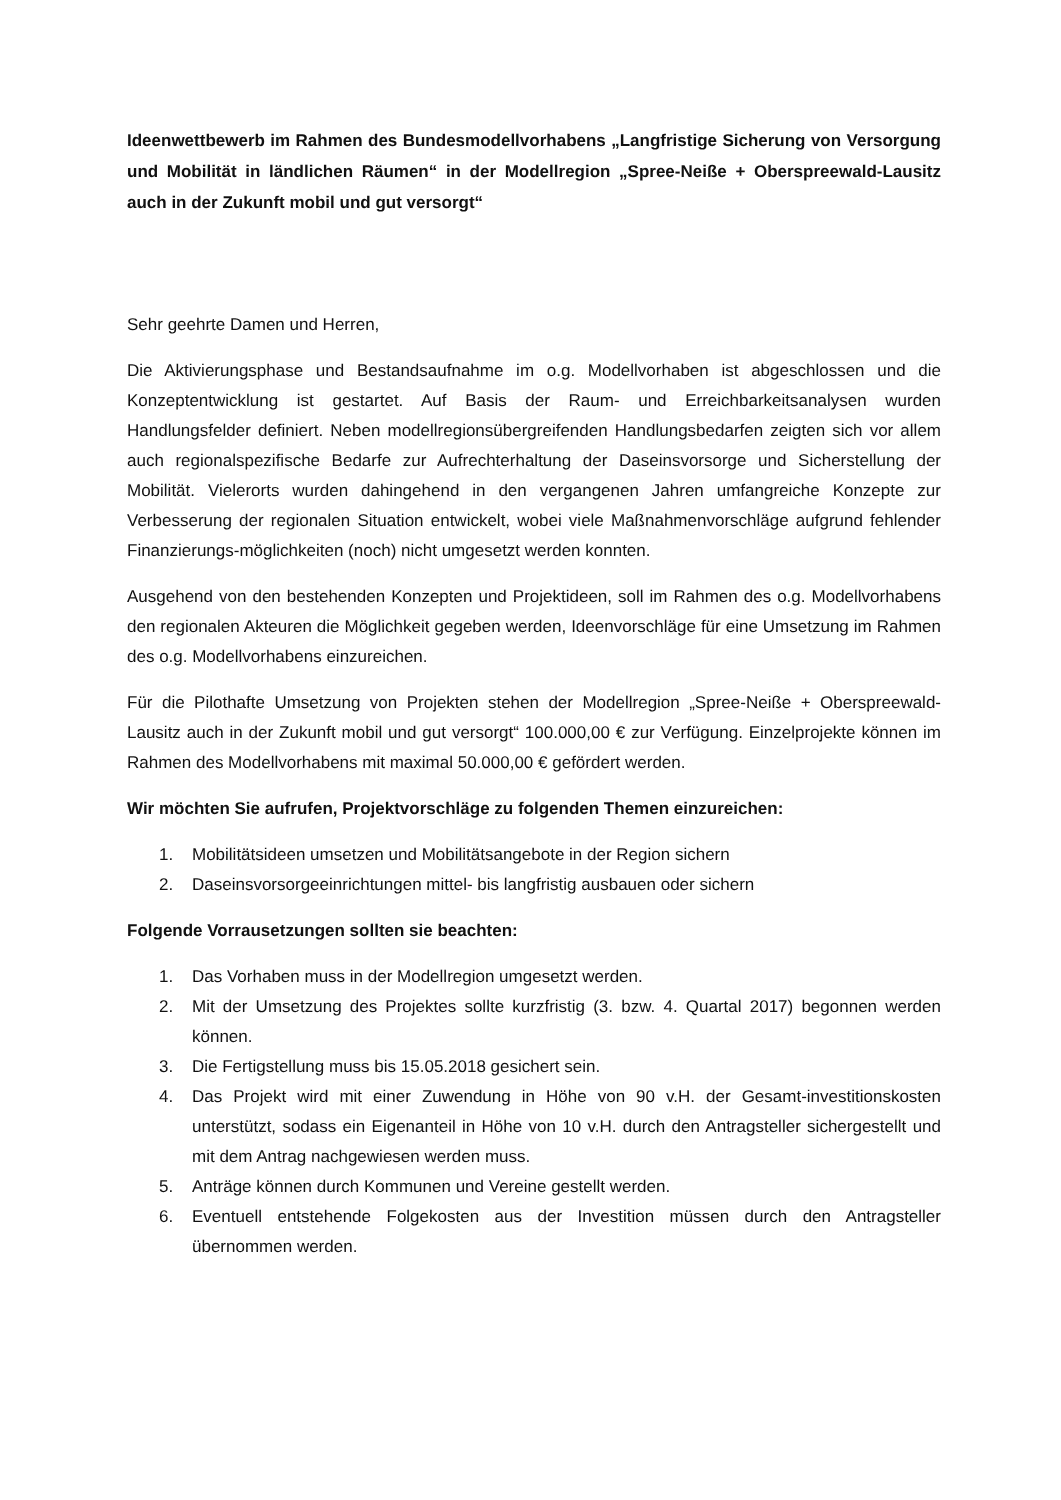Ideenwettbewerb im Rahmen des Bundesmodellvorhabens „Langfristige Sicherung von Versorgung und Mobilität in ländlichen Räumen“ in der Modellregion „Spree-Neiße + Oberspreewald-Lausitz auch in der Zukunft mobil und gut versorgt“
Sehr geehrte Damen und Herren,
Die Aktivierungsphase und Bestandsaufnahme im o.g. Modellvorhaben ist abgeschlossen und die Konzeptentwicklung ist gestartet. Auf Basis der Raum- und Erreichbarkeitsanalysen wurden Handlungsfelder definiert. Neben modellregionsübergreifenden Handlungsbedarfen zeigten sich vor allem auch regionalspezifische Bedarfe zur Aufrechterhaltung der Daseinsvorsorge und Sicherstellung der Mobilität. Vielerorts wurden dahingehend in den vergangenen Jahren umfangreiche Konzepte zur Verbesserung der regionalen Situation entwickelt, wobei viele Maßnahmenvorschläge aufgrund fehlender Finanzierungs-möglichkeiten (noch) nicht umgesetzt werden konnten.
Ausgehend von den bestehenden Konzepten und Projektideen, soll im Rahmen des o.g. Modellvorhabens den regionalen Akteuren die Möglichkeit gegeben werden, Ideenvorschläge für eine Umsetzung im Rahmen des o.g. Modellvorhabens einzureichen.
Für die Pilothafte Umsetzung von Projekten stehen der Modellregion „Spree-Neiße + Oberspreewald-Lausitz auch in der Zukunft mobil und gut versorgt“ 100.000,00 € zur Verfügung. Einzelprojekte können im Rahmen des Modellvorhabens mit maximal 50.000,00 € gefördert werden.
Wir möchten Sie aufrufen, Projektvorschläge zu folgenden Themen einzureichen:
1. Mobilitätsideen umsetzen und Mobilitätsangebote in der Region sichern
2. Daseinsvorsorgeeinrichtungen mittel- bis langfristig ausbauen oder sichern
Folgende Vorrausetzungen sollten sie beachten:
1. Das Vorhaben muss in der Modellregion umgesetzt werden.
2. Mit der Umsetzung des Projektes sollte kurzfristig (3. bzw. 4. Quartal 2017) begonnen werden können.
3. Die Fertigstellung muss bis 15.05.2018 gesichert sein.
4. Das Projekt wird mit einer Zuwendung in Höhe von 90 v.H. der Gesamt-investitionskosten unterstützt, sodass ein Eigenanteil in Höhe von 10 v.H. durch den Antragsteller sichergestellt und mit dem Antrag nachgewiesen werden muss.
5. Anträge können durch Kommunen und Vereine gestellt werden.
6. Eventuell entstehende Folgekosten aus der Investition müssen durch den Antragsteller übernommen werden.